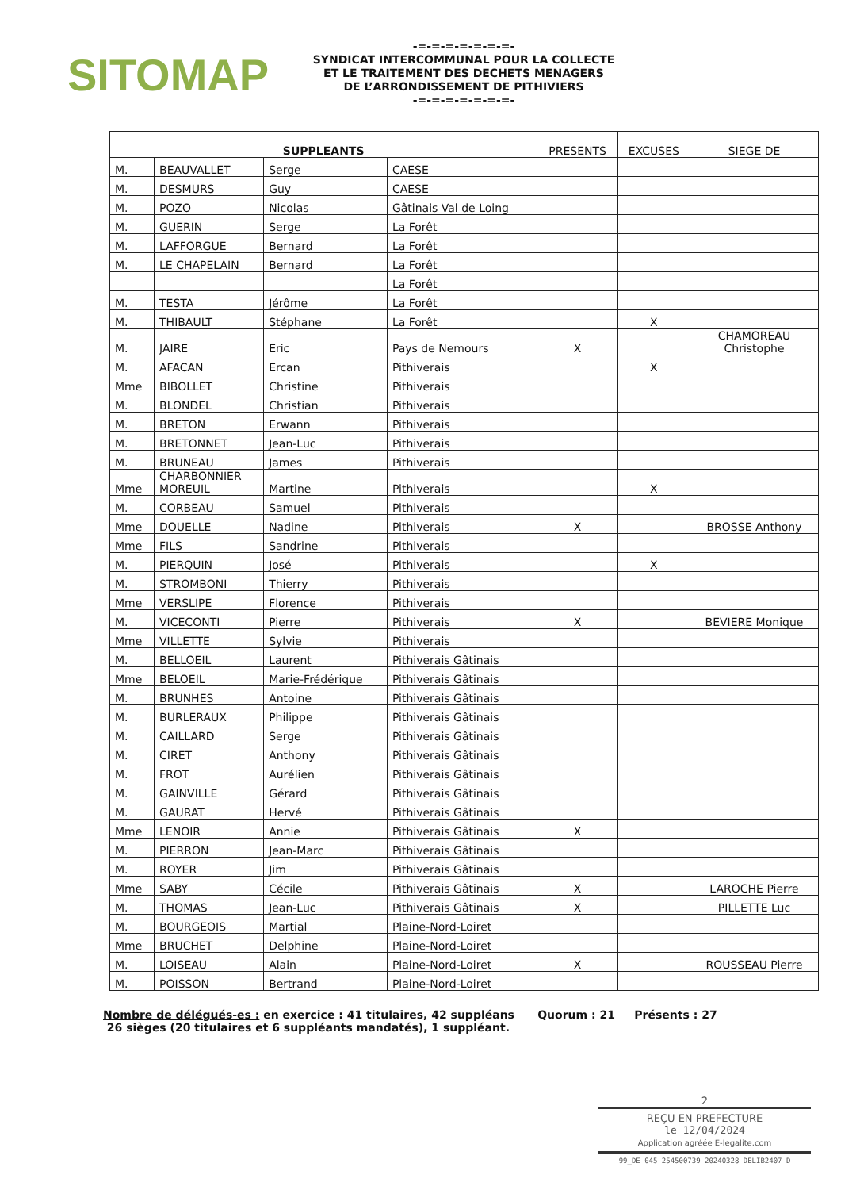SITOMAP
-=-=-=-=-=-=-=-
SYNDICAT INTERCOMMUNAL POUR LA COLLECTE
ET LE TRAITEMENT DES DECHETS MENAGERS
DE L’ARRONDISSEMENT DE PITHIVIERS
-=-=-=-=-=-=-=-
| SUPPLEANTS | | | | PRESENTS | EXCUSES | SIEGE DE |
| --- | --- | --- | --- | --- | --- | --- |
| M. | BEAUVALLET | Serge | CAESE | | | |
| M. | DESMURS | Guy | CAESE | | | |
| M. | POZO | Nicolas | Gâtinais Val de Loing | | | |
| M. | GUERIN | Serge | La Forêt | | | |
| M. | LAFFORGUE | Bernard | La Forêt | | | |
| M. | LE CHAPELAIN | Bernard | La Forêt | | | |
| | | | La Forêt | | | |
| M. | TESTA | Jérôme | La Forêt | | | |
| M. | THIBAULT | Stéphane | La Forêt | | X | |
| M. | JAIRE | Eric | Pays de Nemours | X | | CHAMOREAU Christophe |
| M. | AFACAN | Ercan | Pithiverais | | X | |
| Mme | BIBOLLET | Christine | Pithiverais | | | |
| M. | BLONDEL | Christian | Pithiverais | | | |
| M. | BRETON | Erwann | Pithiverais | | | |
| M. | BRETONNET | Jean-Luc | Pithiverais | | | |
| M. | BRUNEAU | James | Pithiverais | | | |
| Mme | CHARBONNIER MOREUIL | Martine | Pithiverais | | X | |
| M. | CORBEAU | Samuel | Pithiverais | | | |
| Mme | DOUELLE | Nadine | Pithiverais | X | | BROSSE Anthony |
| Mme | FILS | Sandrine | Pithiverais | | | |
| M. | PIERQUIN | José | Pithiverais | | X | |
| M. | STROMBONI | Thierry | Pithiverais | | | |
| Mme | VERSLIPE | Florence | Pithiverais | | | |
| M. | VICECONTI | Pierre | Pithiverais | X | | BEVIERE Monique |
| Mme | VILLETTE | Sylvie | Pithiverais | | | |
| M. | BELLOEIL | Laurent | Pithiverais Gâtinais | | | |
| Mme | BELOEIL | Marie-Frédérique | Pithiverais Gâtinais | | | |
| M. | BRUNHES | Antoine | Pithiverais Gâtinais | | | |
| M. | BURLERAUX | Philippe | Pithiverais Gâtinais | | | |
| M. | CAILLARD | Serge | Pithiverais Gâtinais | | | |
| M. | CIRET | Anthony | Pithiverais Gâtinais | | | |
| M. | FROT | Aurélien | Pithiverais Gâtinais | | | |
| M. | GAINVILLE | Gérard | Pithiverais Gâtinais | | | |
| M. | GAURAT | Hervé | Pithiverais Gâtinais | | | |
| Mme | LENOIR | Annie | Pithiverais Gâtinais | X | | |
| M. | PIERRON | Jean-Marc | Pithiverais Gâtinais | | | |
| M. | ROYER | Jim | Pithiverais Gâtinais | | | |
| Mme | SABY | Cécile | Pithiverais Gâtinais | X | | LAROCHE Pierre |
| M. | THOMAS | Jean-Luc | Pithiverais Gâtinais | X | | PILLETTE Luc |
| M. | BOURGEOIS | Martial | Plaine-Nord-Loiret | | | |
| Mme | BRUCHET | Delphine | Plaine-Nord-Loiret | | | |
| M. | LOISEAU | Alain | Plaine-Nord-Loiret | X | | ROUSSEAU Pierre |
| M. | POISSON | Bertrand | Plaine-Nord-Loiret | | | |
Nombre de délégués-es : en exercice : 41 titulaires, 42 suppléans Quorum : 21 Présents : 27
26 sièges (20 titulaires et 6 suppléants mandatés), 1 suppléant.
2
REÇU EN PREFECTURE
le 12/04/2024
Application agréée E-legalite.com
99_DE-045-254500739-20240328-DELIB2407-D